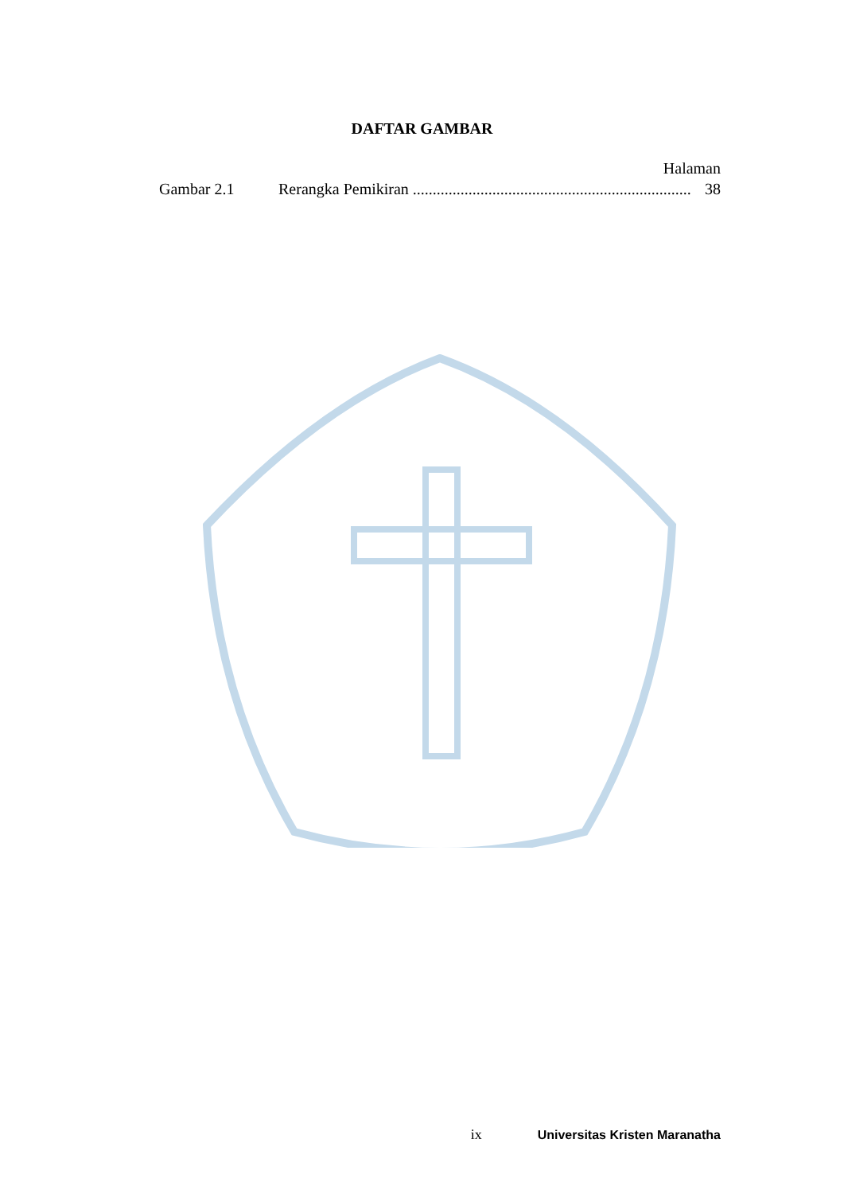DAFTAR GAMBAR
Halaman
Gambar 2.1 Rerangka Pemikiran ...................................................................... 38
ix Universitas Kristen Maranatha